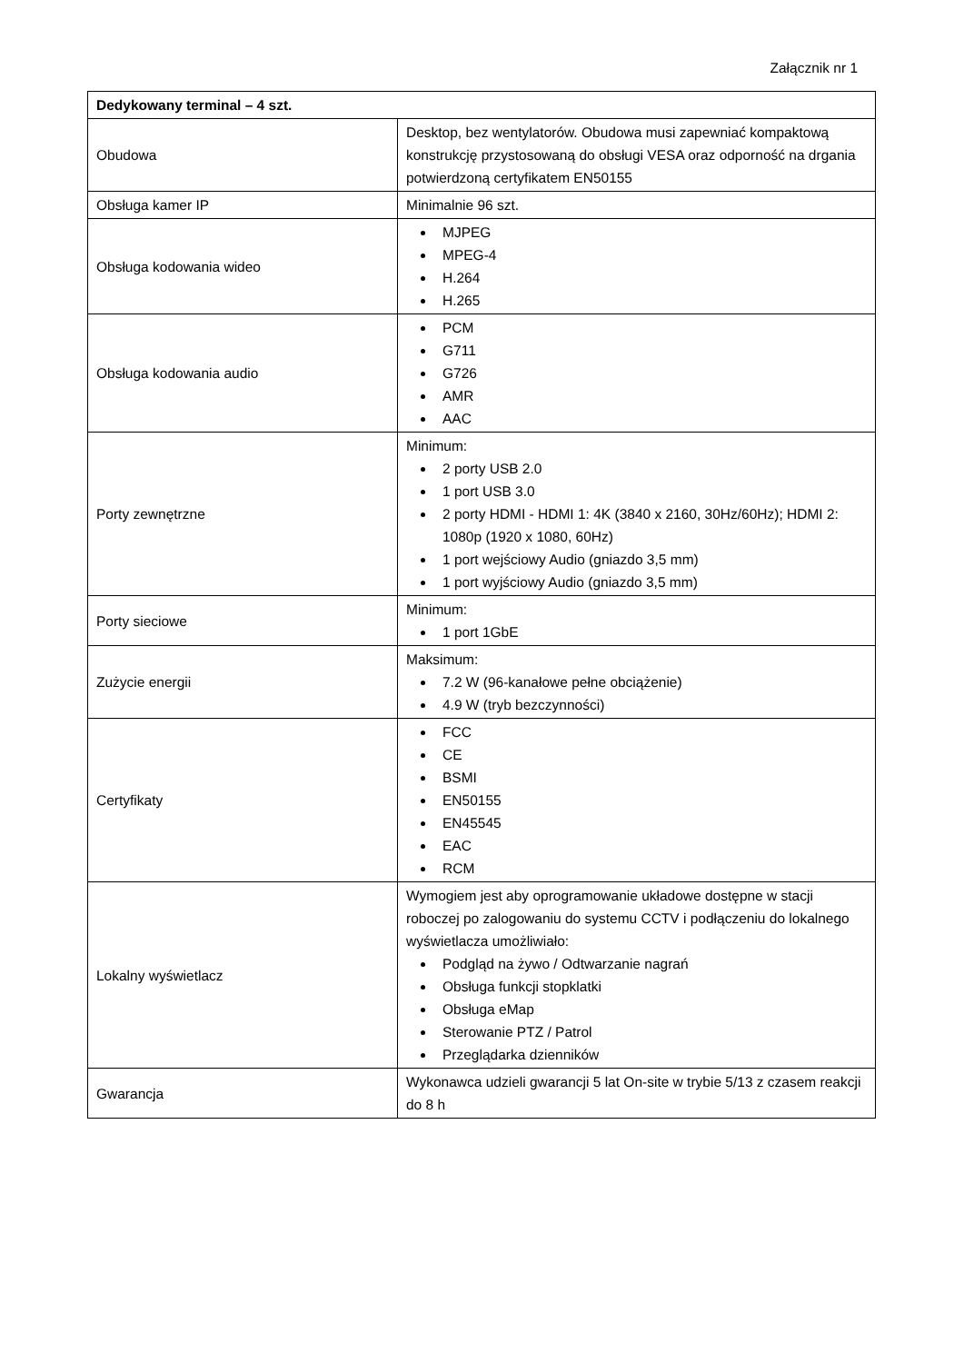Załącznik nr 1
| Dedykowany terminal – 4 szt. | |
| Obudowa | Desktop, bez wentylatorów. Obudowa musi zapewniać kompaktową konstrukcję przystosowaną do obsługi VESA oraz odporność na drgania potwierdzoną certyfikatem EN50155 |
| Obsługa kamer IP | Minimalnie 96 szt. |
| Obsługa kodowania wideo | MJPEG MPEG-4 H.264 H.265 |
| Obsługa kodowania audio | PCM G711 G726 AMR AAC |
| Porty zewnętrzne | Minimum: 2 porty USB 2.0 1 port USB 3.0 2 porty HDMI - HDMI 1: 4K (3840 x 2160, 30Hz/60Hz); HDMI 2: 1080p (1920 x 1080, 60Hz) 1 port wejściowy Audio (gniazdo 3,5 mm) 1 port wyjściowy Audio (gniazdo 3,5 mm) |
| Porty sieciowe | Minimum: 1 port 1GbE |
| Zużycie energii | Maksimum: 7.2 W (96-kanałowe pełne obciążenie) 4.9 W (tryb bezczynności) |
| Certyfikaty | FCC CE BSMI EN50155 EN45545 EAC RCM |
| Lokalny wyświetlacz | Wymogiem jest aby oprogramowanie układowe dostępne w stacji roboczej po zalogowaniu do systemu CCTV i podłączeniu do lokalnego wyświetlacza umożliwiało: Podgląd na żywo / Odtwarzanie nagrań Obsługa funkcji stopklatki Obsługa eMap Sterowanie PTZ / Patrol Przeglądarka dzienników |
| Gwarancja | Wykonawca udzieli gwarancji 5 lat On-site w trybie 5/13 z czasem reakcji do 8 h |